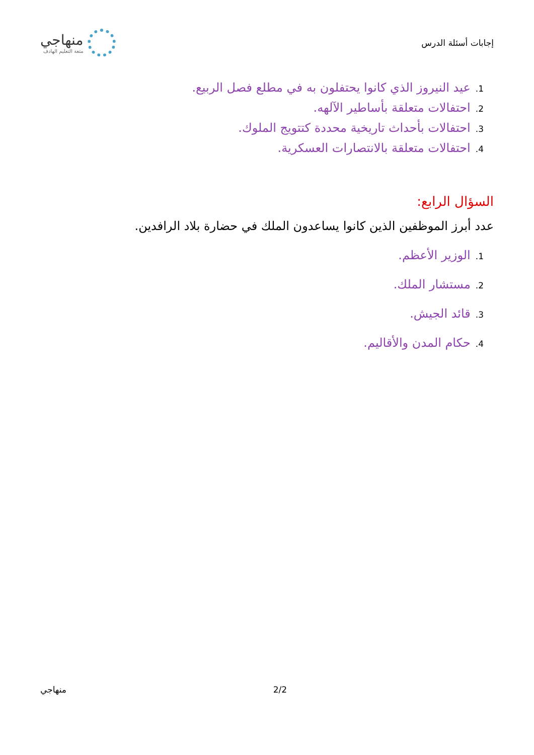إجابات أسئلة الدرس
منهاجي
متعة التعليم الهادف
1. عيد النيروز الذي كانوا يحتفلون به في مطلع فصل الربيع.
2. احتفالات متعلقة بأساطير الآلهه.
3. احتفالات بأحداث تاريخية محددة كتتويج الملوك.
4. احتفالات متعلقة بالانتصارات العسكرية.
السؤال الرابع:
عدد أبرز الموظفين الذين كانوا يساعدون الملك في حضارة بلاد الرافدين.
1. الوزير الأعظم.
2. مستشار الملك.
3. قائد الجيش.
4. حكام المدن والأقاليم.
منهاجي 2/2